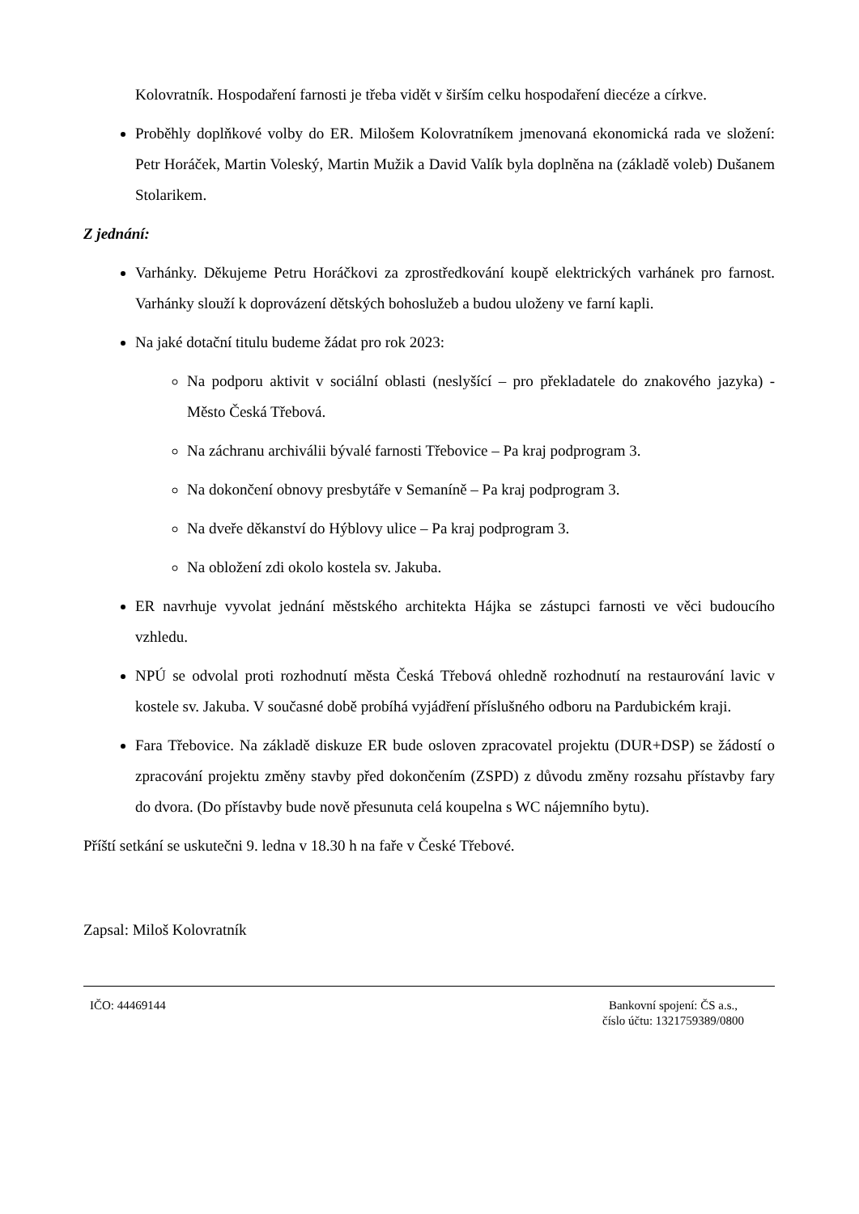Kolovratník. Hospodaření farnosti je třeba vidět v širším celku hospodaření diecéze a církve.
Proběhly doplňkové volby do ER. Milošem Kolovratníkem jmenovaná ekonomická rada ve složení: Petr Horáček, Martin Voleský, Martin Mužik a David Valík byla doplněna na (základě voleb) Dušanem Stolarikem.
Z jednání:
Varhánky. Děkujeme Petru Horáčkovi za zprostředkování koupě elektrických varhánek pro farnost. Varhánky slouží k doprovázení dětských bohoslužeb a budou uloženy ve farní kapli.
Na jaké dotační titulu budeme žádat pro rok 2023:
Na podporu aktivit v sociální oblasti (neslyšící – pro překladatele do znakového jazyka) - Město Česká Třebová.
Na záchranu archiválii bývalé farnosti Třebovice – Pa kraj podprogram 3.
Na dokončení obnovy presbytáře v Semaníně – Pa kraj podprogram 3.
Na dveře děkanství do Hýblovy ulice – Pa kraj podprogram 3.
Na obložení zdi okolo kostela sv. Jakuba.
ER navrhuje vyvolat jednání městského architekta Hájka se zástupci farnosti ve věci budoucího vzhledu.
NPÚ se odvolal proti rozhodnutí města Česká Třebová ohledně rozhodnutí na restaurování lavic v kostele sv. Jakuba. V současné době probíhá vyjádření příslušného odboru na Pardubickém kraji.
Fara Třebovice. Na základě diskuze ER bude osloven zpracovatel projektu (DUR+DSP) se žádostí o zpracování projektu změny stavby před dokončením (ZSPD) z důvodu změny rozsahu přístavby fary do dvora. (Do přístavby bude nově přesunuta celá koupelna s WC nájemního bytu).
Příští setkání se uskutečni 9. ledna v 18.30 h na faře v České Třebové.
Zapsal: Miloš Kolovratník
IČO: 44469144 Bankovní spojení: ČS a.s.,
číslo účtu: 1321759389/0800